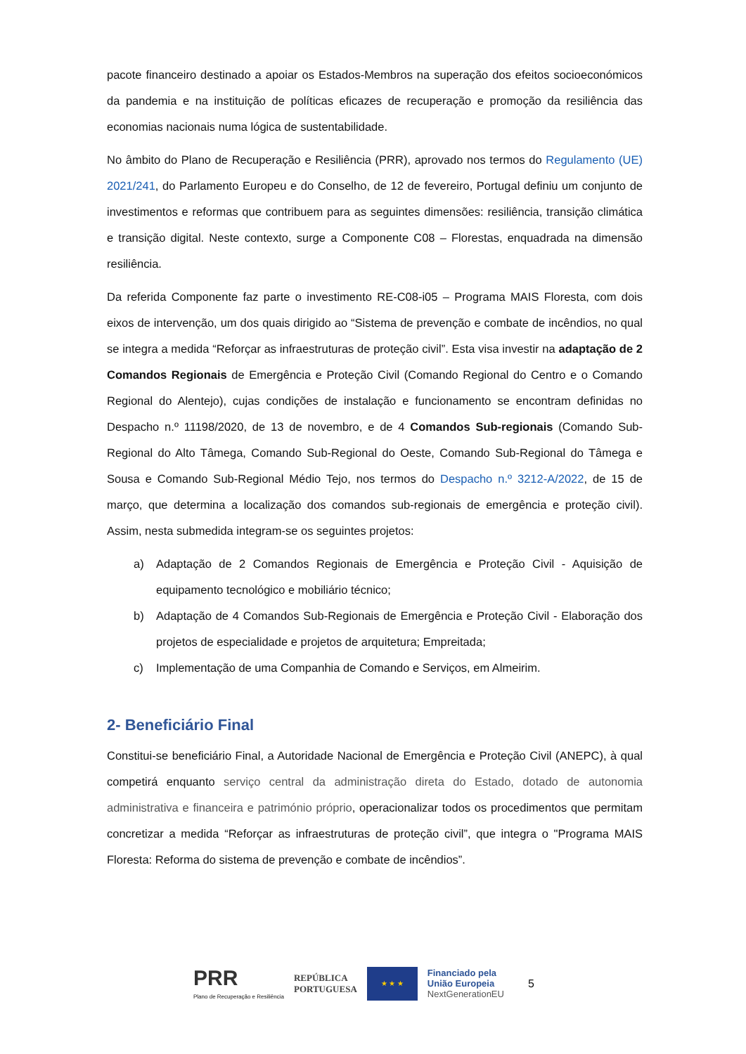pacote financeiro destinado a apoiar os Estados-Membros na superação dos efeitos socioeconómicos da pandemia e na instituição de políticas eficazes de recuperação e promoção da resiliência das economias nacionais numa lógica de sustentabilidade.
No âmbito do Plano de Recuperação e Resiliência (PRR), aprovado nos termos do Regulamento (UE) 2021/241, do Parlamento Europeu e do Conselho, de 12 de fevereiro, Portugal definiu um conjunto de investimentos e reformas que contribuem para as seguintes dimensões: resiliência, transição climática e transição digital. Neste contexto, surge a Componente C08 – Florestas, enquadrada na dimensão resiliência.
Da referida Componente faz parte o investimento RE-C08-i05 – Programa MAIS Floresta, com dois eixos de intervenção, um dos quais dirigido ao “Sistema de prevenção e combate de incêndios, no qual se integra a medida “Reforçar as infraestruturas de proteção civil”. Esta visa investir na adaptação de 2 Comandos Regionais de Emergência e Proteção Civil (Comando Regional do Centro e o Comando Regional do Alentejo), cujas condições de instalação e funcionamento se encontram definidas no Despacho n.º 11198/2020, de 13 de novembro, e de 4 Comandos Sub-regionais (Comando Sub-Regional do Alto Tâmega, Comando Sub-Regional do Oeste, Comando Sub-Regional do Tâmega e Sousa e Comando Sub-Regional Médio Tejo, nos termos do Despacho n.º 3212-A/2022, de 15 de março, que determina a localização dos comandos sub-regionais de emergência e proteção civil). Assim, nesta submedida integram-se os seguintes projetos:
a) Adaptação de 2 Comandos Regionais de Emergência e Proteção Civil - Aquisição de equipamento tecnológico e mobiliário técnico;
b) Adaptação de 4 Comandos Sub-Regionais de Emergência e Proteção Civil - Elaboração dos projetos de especialidade e projetos de arquitetura; Empreitada;
c) Implementação de uma Companhia de Comando e Serviços, em Almeirim.
2- Beneficiário Final
Constitui-se beneficiário Final, a Autoridade Nacional de Emergência e Proteção Civil (ANEPC), à qual competirá enquanto serviço central da administração direta do Estado, dotado de autonomia administrativa e financeira e património próprio, operacionalizar todos os procedimentos que permitam concretizar a medida “Reforçar as infraestruturas de proteção civil”, que integra o "Programa MAIS Floresta: Reforma do sistema de prevenção e combate de incêndios”.
PRR
Plano de Recuperação e Resiliência
REPÚBLICA
PORTUGUESA
★ ★ ★
Financiado pela
União Europeia
NextGenerationEU
5